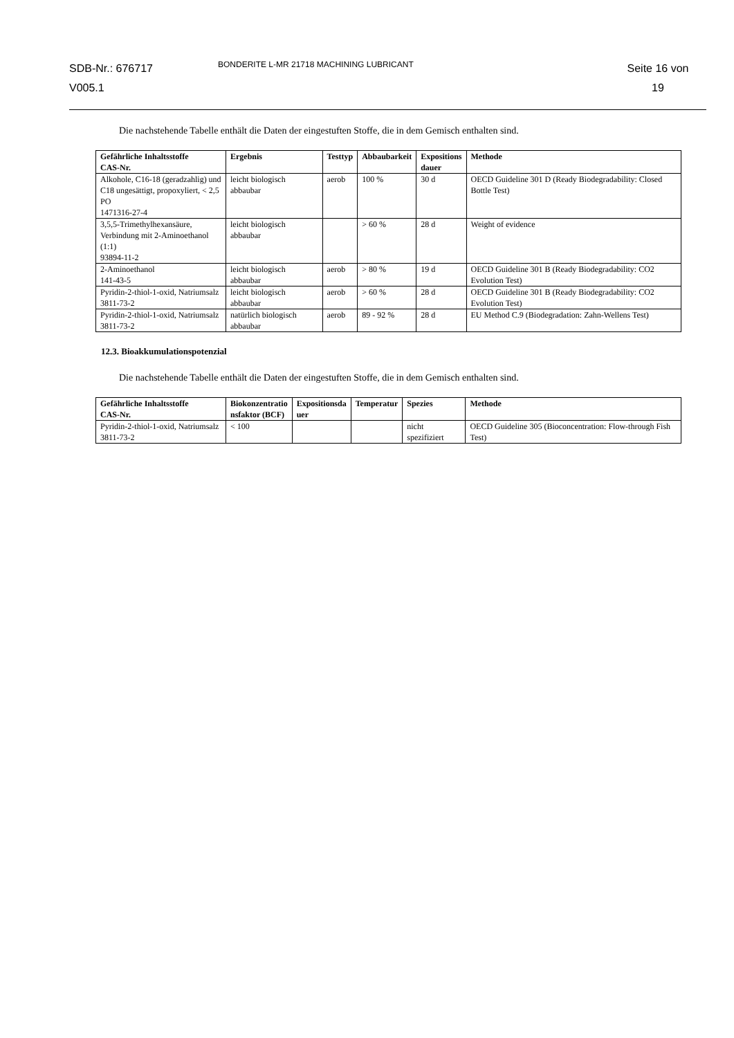SDB-Nr.: 676717
V005.1
BONDERITE L-MR 21718 MACHINING LUBRICANT
Seite 16 von
19
Die nachstehende Tabelle enthält die Daten der eingestuften Stoffe, die in dem Gemisch enthalten sind.
| Gefährliche Inhaltsstoffe CAS-Nr. | Ergebnis | Testtyp | Abbaubarkeit | Expositions dauer | Methode |
| --- | --- | --- | --- | --- | --- |
| Alkohole, C16-18 (geradzahlig) und C18 ungesättigt, propoxyliert, < 2,5 PO 1471316-27-4 | leicht biologisch abbaubar | aerob | 100 % | 30 d | OECD Guideline 301 D (Ready Biodegradability: Closed Bottle Test) |
| 3,5,5-Trimethylhexansäure, Verbindung mit 2-Aminoethanol (1:1) 93894-11-2 | leicht biologisch abbaubar | | > 60 % | 28 d | Weight of evidence |
| 2-Aminoethanol 141-43-5 | leicht biologisch abbaubar | aerob | > 80 % | 19 d | OECD Guideline 301 B (Ready Biodegradability: CO2 Evolution Test) |
| Pyridin-2-thiol-1-oxid, Natriumsalz 3811-73-2 | leicht biologisch abbaubar | aerob | > 60 % | 28 d | OECD Guideline 301 B (Ready Biodegradability: CO2 Evolution Test) |
| Pyridin-2-thiol-1-oxid, Natriumsalz 3811-73-2 | natürlich biologisch abbaubar | aerob | 89 - 92 % | 28 d | EU Method C.9 (Biodegradation: Zahn-Wellens Test) |
12.3. Bioakkumulationspotenzial
Die nachstehende Tabelle enthält die Daten der eingestuften Stoffe, die in dem Gemisch enthalten sind.
| Gefährliche Inhaltsstoffe CAS-Nr. | Biokonzentratio nsfaktor (BCF) | Expositionsda uer | Temperatur | Spezies | Methode |
| --- | --- | --- | --- | --- | --- |
| Pyridin-2-thiol-1-oxid, Natriumsalz 3811-73-2 | < 100 | | | nicht spezifiziert | OECD Guideline 305 (Bioconcentration: Flow-through Fish Test) |